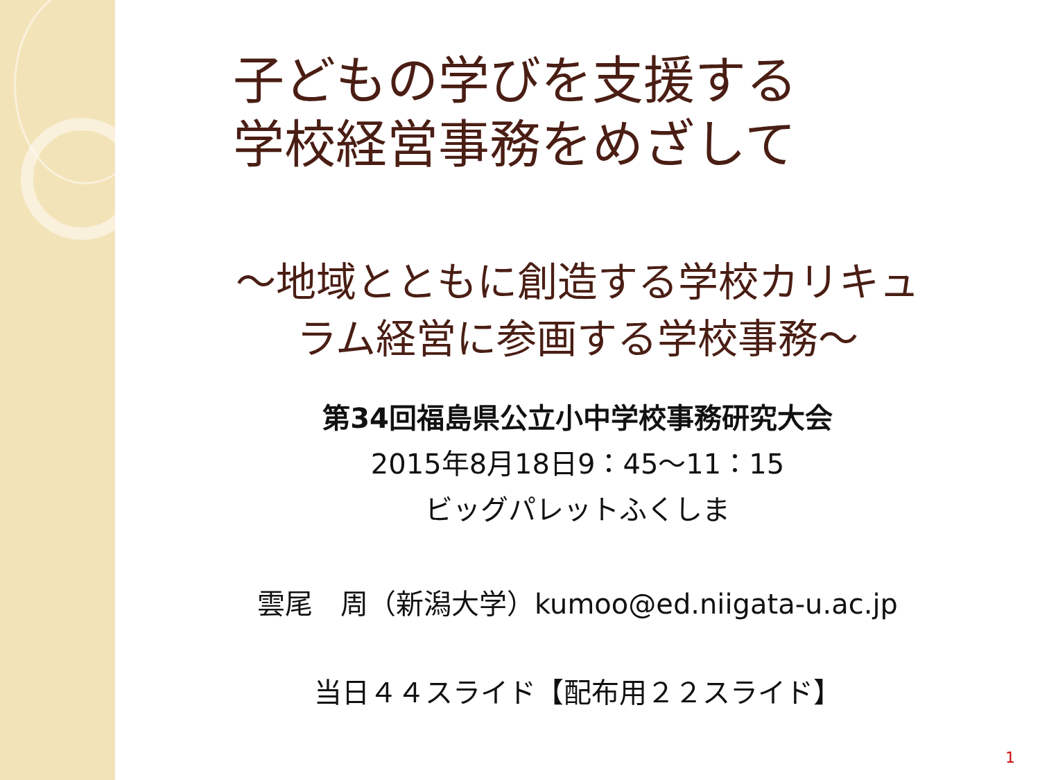子どもの学びを支援する
学校経営事務をめざして
～地域とともに創造する学校カリキュ
ラム経営に参画する学校事務～
第34回福島県公立小中学校事務研究大会
2015年8月18日9：45～11：15
ビッグパレットふくしま
雲尾　周（新潟大学）kumoo@ed.niigata-u.ac.jp
当日４４スライド【配布用２２スライド】
1